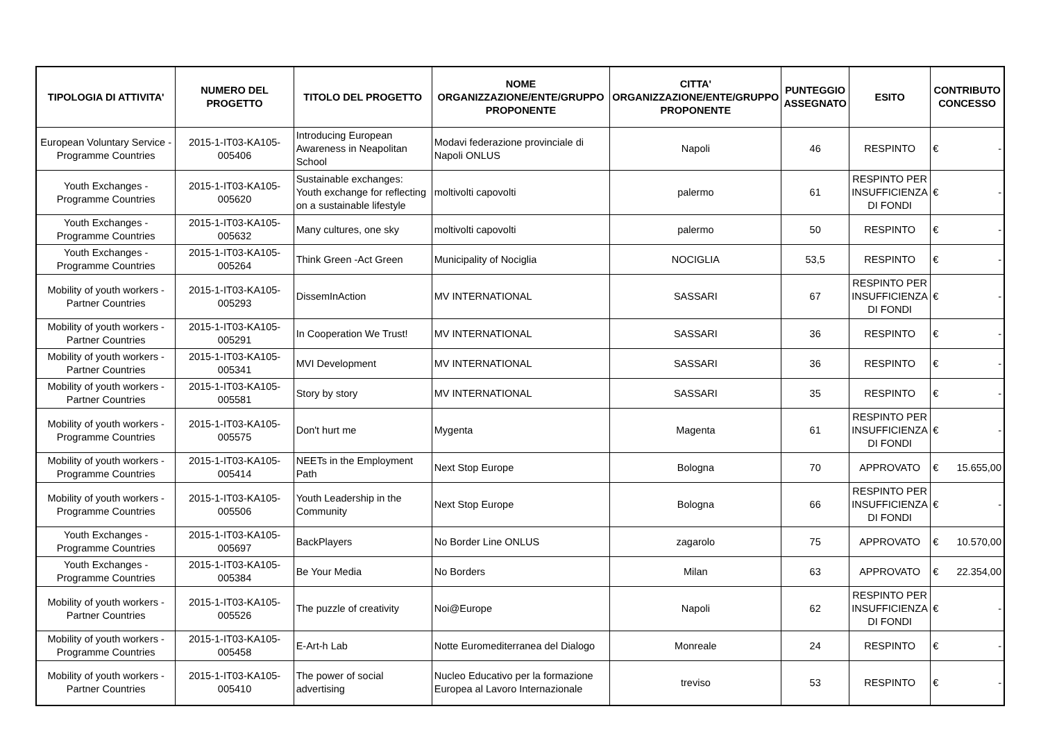| TIPOLOGIA DI ATTIVITA' | NUMERO DEL PROGETTO | TITOLO DEL PROGETTO | NOME ORGANIZZAZIONE/ENTE/GRUPPO PROPONENTE | CITTA' ORGANIZZAZIONE/ENTE/GRUPPO PROPONENTE | PUNTEGGIO ASSEGNATO | ESITO | CONTRIBUTO CONCESSO |
| --- | --- | --- | --- | --- | --- | --- | --- |
| European Voluntary Service - Programme Countries | 2015-1-IT03-KA105-005406 | Introducing European Awareness in Neapolitan School | Modavi federazione provinciale di Napoli ONLUS | Napoli | 46 | RESPINTO | € - |
| Youth Exchanges - Programme Countries | 2015-1-IT03-KA105-005620 | Sustainable exchanges: Youth exchange for reflecting on a sustainable lifestyle | moltivolti capovolti | palermo | 61 | RESPINTO PER INSUFFICIENZA DI FONDI | € - |
| Youth Exchanges - Programme Countries | 2015-1-IT03-KA105-005632 | Many cultures, one sky | moltivolti capovolti | palermo | 50 | RESPINTO | € - |
| Youth Exchanges - Programme Countries | 2015-1-IT03-KA105-005264 | Think Green -Act Green | Municipality of Nociglia | NOCIGLIA | 53,5 | RESPINTO | € - |
| Mobility of youth workers - Partner Countries | 2015-1-IT03-KA105-005293 | DissemInAction | MV INTERNATIONAL | SASSARI | 67 | RESPINTO PER INSUFFICIENZA DI FONDI | € - |
| Mobility of youth workers - Partner Countries | 2015-1-IT03-KA105-005291 | In Cooperation We Trust! | MV INTERNATIONAL | SASSARI | 36 | RESPINTO | € - |
| Mobility of youth workers - Partner Countries | 2015-1-IT03-KA105-005341 | MVI Development | MV INTERNATIONAL | SASSARI | 36 | RESPINTO | € - |
| Mobility of youth workers - Partner Countries | 2015-1-IT03-KA105-005581 | Story by story | MV INTERNATIONAL | SASSARI | 35 | RESPINTO | € - |
| Mobility of youth workers - Programme Countries | 2015-1-IT03-KA105-005575 | Don't hurt me | Mygenta | Magenta | 61 | RESPINTO PER INSUFFICIENZA DI FONDI | € - |
| Mobility of youth workers - Programme Countries | 2015-1-IT03-KA105-005414 | NEETs in the Employment Path | Next Stop Europe | Bologna | 70 | APPROVATO | € 15.655,00 |
| Mobility of youth workers - Programme Countries | 2015-1-IT03-KA105-005506 | Youth Leadership in the Community | Next Stop Europe | Bologna | 66 | RESPINTO PER INSUFFICIENZA DI FONDI | € - |
| Youth Exchanges - Programme Countries | 2015-1-IT03-KA105-005697 | BackPlayers | No Border Line ONLUS | zagarolo | 75 | APPROVATO | € 10.570,00 |
| Youth Exchanges - Programme Countries | 2015-1-IT03-KA105-005384 | Be Your Media | No Borders | Milan | 63 | APPROVATO | € 22.354,00 |
| Mobility of youth workers - Partner Countries | 2015-1-IT03-KA105-005526 | The puzzle of creativity | Noi@Europe | Napoli | 62 | RESPINTO PER INSUFFICIENZA DI FONDI | € - |
| Mobility of youth workers - Programme Countries | 2015-1-IT03-KA105-005458 | E-Art-h Lab | Notte Euromediterranea del Dialogo | Monreale | 24 | RESPINTO | € - |
| Mobility of youth workers - Partner Countries | 2015-1-IT03-KA105-005410 | The power of social advertising | Nucleo Educativo per la formazione Europea al Lavoro Internazionale | treviso | 53 | RESPINTO | € - |